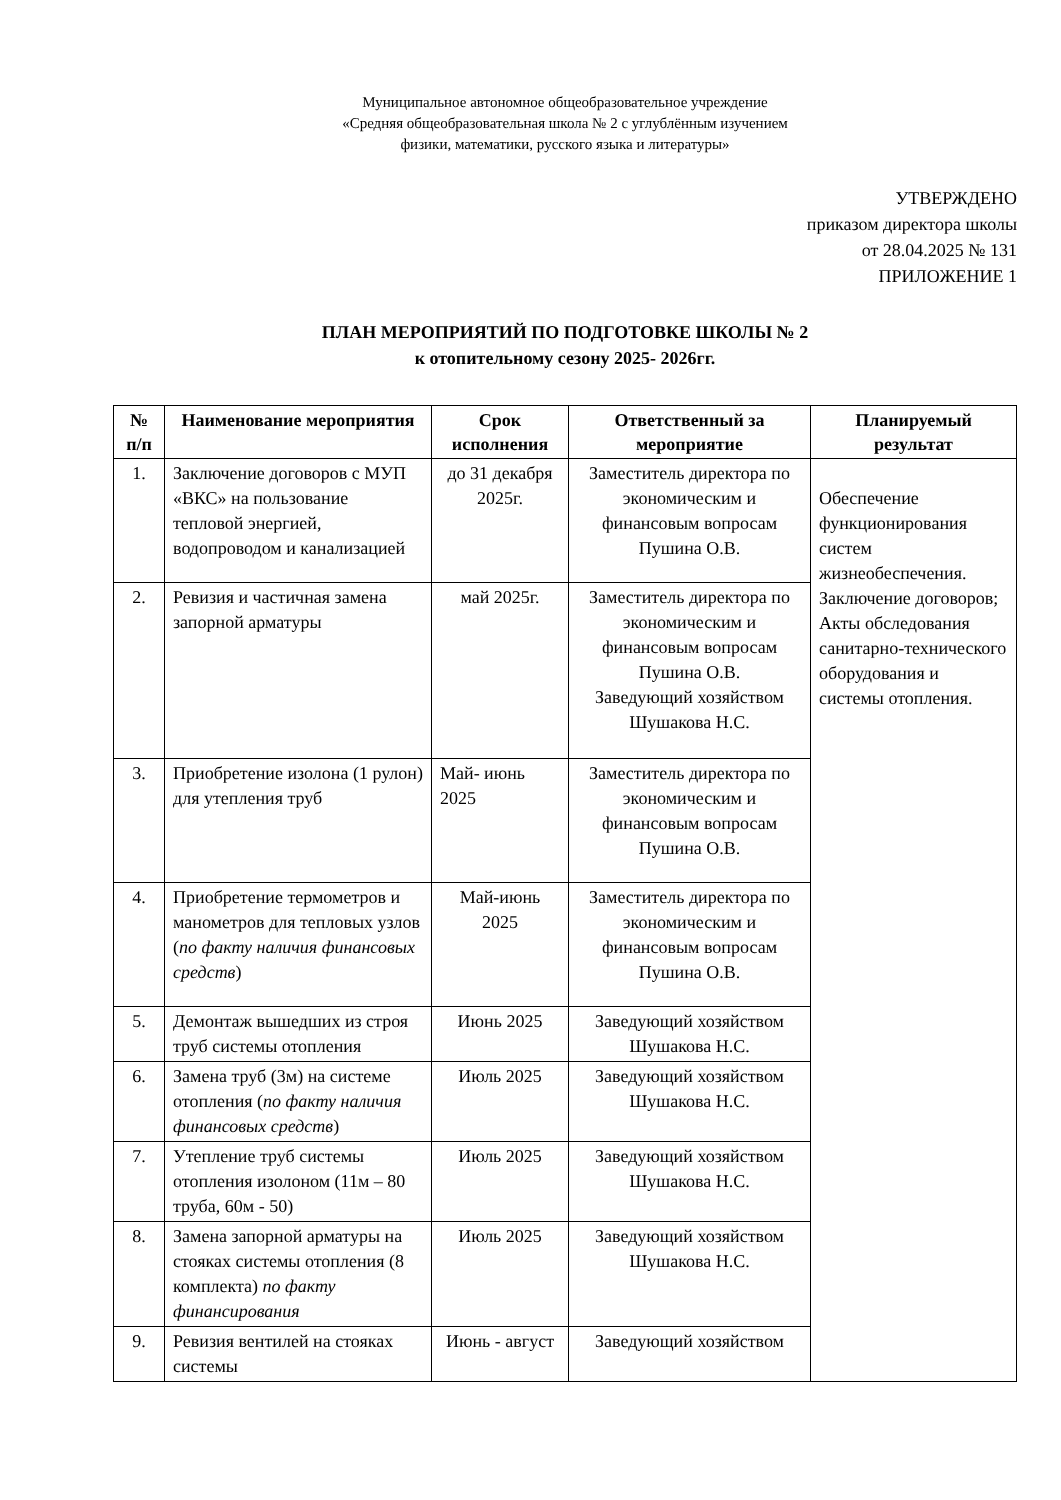Муниципальное автономное общеобразовательное учреждение
«Средняя общеобразовательная школа № 2 с углублённым изучением
физики, математики, русского языка и литературы»
УТВЕРЖДЕНО
приказом директора школы
от 28.04.2025 № 131
ПРИЛОЖЕНИЕ 1
ПЛАН МЕРОПРИЯТИЙ ПО ПОДГОТОВКЕ ШКОЛЫ № 2
к отопительному сезону 2025- 2026гг.
| № п/п | Наименование мероприятия | Срок исполнения | Ответственный за мероприятие | Планируемый результат |
| --- | --- | --- | --- | --- |
| 1. | Заключение договоров с МУП «ВКС» на пользование тепловой энергией, водопроводом и канализацией | до 31 декабря 2025г. | Заместитель директора по экономическим и финансовым вопросам Пушина О.В. | Обеспечение функционирования систем жизнеобеспечения. Заключение договоров; Акты обследования санитарно-технического оборудования и системы отопления. |
| 2. | Ревизия и частичная замена запорной арматуры | май 2025г. | Заместитель директора по экономическим и финансовым вопросам Пушина О.В. Заведующий хозяйством Шушакова Н.С. | |
| 3. | Приобретение изолона (1 рулон) для утепления труб | Май- июнь 2025 | Заместитель директора по экономическим и финансовым вопросам Пушина О.В. | |
| 4. | Приобретение термометров и манометров для тепловых узлов ( по факту наличия финансовых средств ) | Май-июнь 2025 | Заместитель директора по экономическим и финансовым вопросам Пушина О.В. | |
| 5. | Демонтаж вышедших из строя труб системы отопления | Июнь 2025 | Заведующий хозяйством Шушакова Н.С. | |
| 6. | Замена труб (3м) на системе отопления ( по факту наличия финансовых средств ) | Июль 2025 | Заведующий хозяйством Шушакова Н.С. | |
| 7. | Утепление труб системы отопления изолоном (11м – 80 труба, 60м - 50) | Июль 2025 | Заведующий хозяйством Шушакова Н.С. | |
| 8. | Замена запорной арматуры на стояках системы отопления (8 комплекта) по факту финансирования | Июль 2025 | Заведующий хозяйством Шушакова Н.С. | |
| 9. | Ревизия вентилей на стояках системы | Июнь - август | Заведующий хозяйством | |